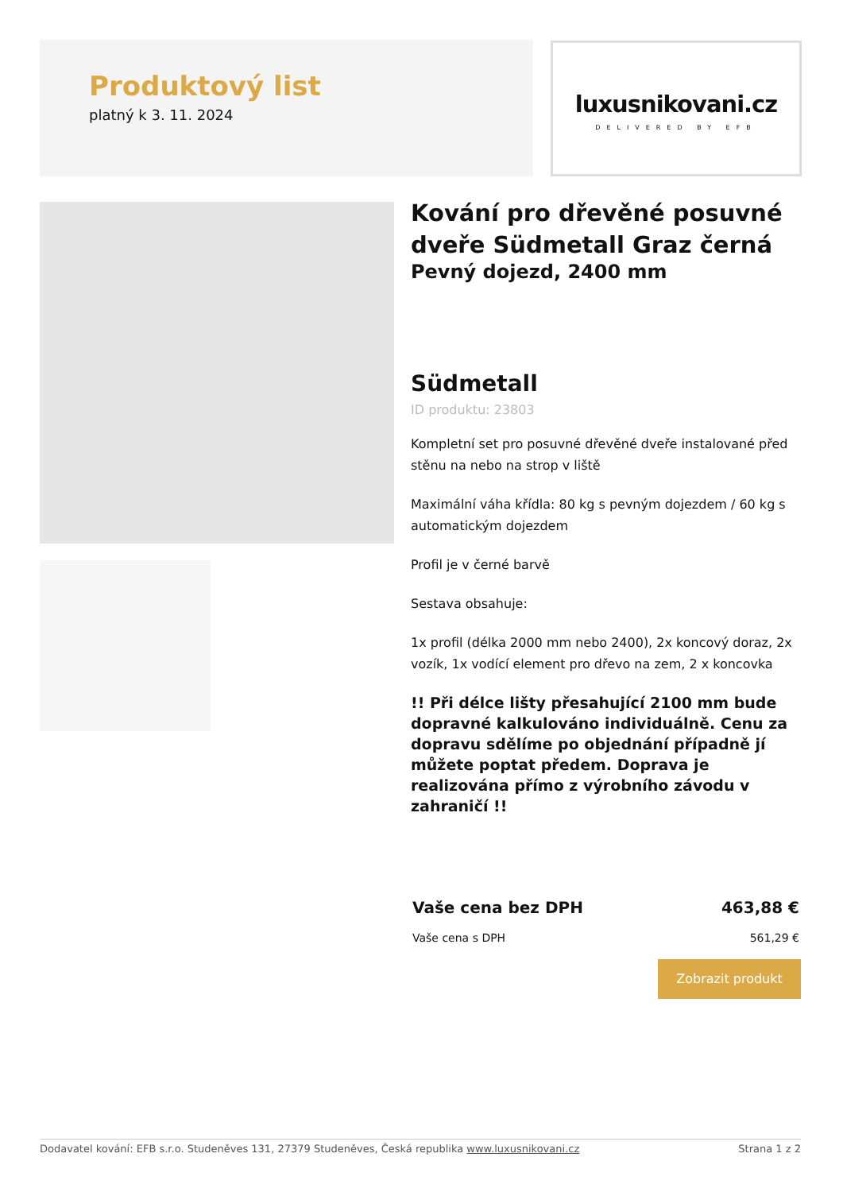Produktový list
platný k 3. 11. 2024
luxusnikovani.cz
DELIVERED BY EFB
Kování pro dřevěné posuvné dveře Südmetall Graz černá
Pevný dojezd, 2400 mm
Südmetall
ID produktu: 23803
Kompletní set pro posuvné dřevěné dveře instalované před stěnu na nebo na strop v liště
Maximální váha křídla: 80 kg s pevným dojezdem / 60 kg s automatickým dojezdem
Profil je v černé barvě
Sestava obsahuje:
1x profil (délka 2000 mm nebo 2400), 2x koncový doraz, 2x vozík, 1x vodící element pro dřevo na zem, 2 x koncovka
!! Při délce lišty přesahující 2100 mm bude dopravné kalkulováno individuálně. Cenu za dopravu sdělíme po objednání případně jí můžete poptat předem. Doprava je realizována přímo z výrobního závodu v zahraničí !!
Vaše cena bez DPH 463,88 €
Vaše cena s DPH 561,29 €
Zobrazit produkt
Dodavatel kování: EFB s.r.o. Studeněves 131, 27379 Studeněves, Česká republika www.luxusnikovani.cz Strana 1 z 2